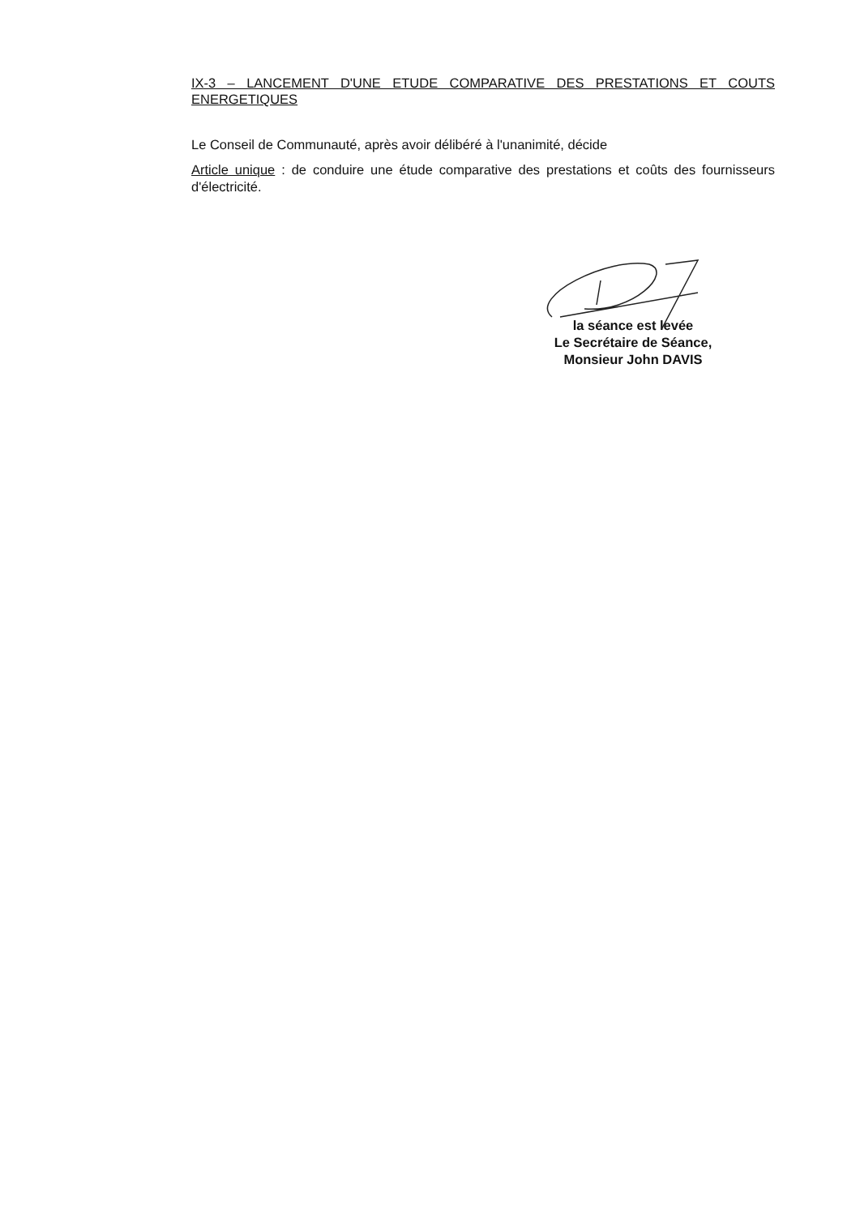IX-3 – LANCEMENT D'UNE ETUDE COMPARATIVE DES PRESTATIONS ET COUTS ENERGETIQUES
Le Conseil de Communauté, après avoir délibéré à l'unanimité, décide
Article unique : de conduire une étude comparative des prestations et coûts des fournisseurs d'électricité.
la séance est levée
Le Secrétaire de Séance,
Monsieur John DAVIS